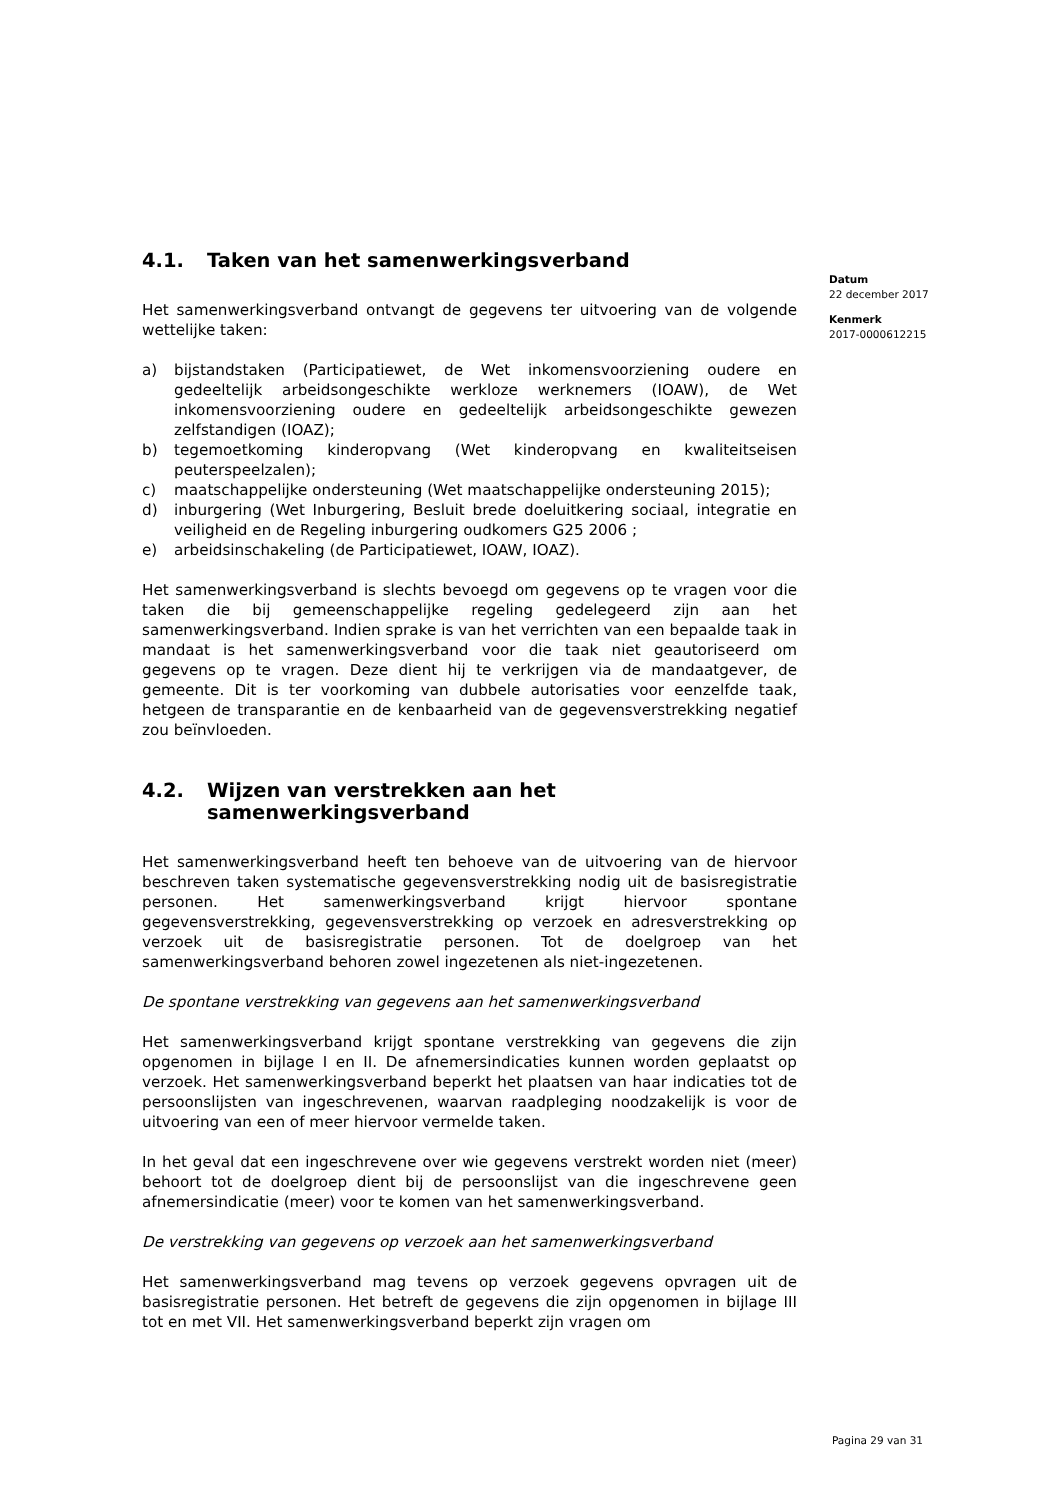4.1. Taken van het samenwerkingsverband
Het samenwerkingsverband ontvangt de gegevens ter uitvoering van de volgende wettelijke taken:
a) bijstandstaken (Participatiewet, de Wet inkomensvoorziening oudere en gedeeltelijk arbeidsongeschikte werkloze werknemers (IOAW), de Wet inkomensvoorziening oudere en gedeeltelijk arbeidsongeschikte gewezen zelfstandigen (IOAZ);
b) tegemoetkoming kinderopvang (Wet kinderopvang en kwaliteitseisen peuterspeelzalen);
c) maatschappelijke ondersteuning (Wet maatschappelijke ondersteuning 2015);
d) inburgering (Wet Inburgering, Besluit brede doeluitkering sociaal, integratie en veiligheid en de Regeling inburgering oudkomers G25 2006 ;
e) arbeidsinschakeling (de Participatiewet, IOAW, IOAZ).
Het samenwerkingsverband is slechts bevoegd om gegevens op te vragen voor die taken die bij gemeenschappelijke regeling gedelegeerd zijn aan het samenwerkingsverband. Indien sprake is van het verrichten van een bepaalde taak in mandaat is het samenwerkingsverband voor die taak niet geautoriseerd om gegevens op te vragen. Deze dient hij te verkrijgen via de mandaatgever, de gemeente. Dit is ter voorkoming van dubbele autorisaties voor eenzelfde taak, hetgeen de transparantie en de kenbaarheid van de gegevensverstrekking negatief zou beïnvloeden.
4.2. Wijzen van verstrekken aan het samenwerkingsverband
Het samenwerkingsverband heeft ten behoeve van de uitvoering van de hiervoor beschreven taken systematische gegevensverstrekking nodig uit de basisregistratie personen. Het samenwerkingsverband krijgt hiervoor spontane gegevensverstrekking, gegevensverstrekking op verzoek en adresverstrekking op verzoek uit de basisregistratie personen. Tot de doelgroep van het samenwerkingsverband behoren zowel ingezetenen als niet-ingezetenen.
De spontane verstrekking van gegevens aan het samenwerkingsverband
Het samenwerkingsverband krijgt spontane verstrekking van gegevens die zijn opgenomen in bijlage I en II. De afnemersindicaties kunnen worden geplaatst op verzoek. Het samenwerkingsverband beperkt het plaatsen van haar indicaties tot de persoonslijsten van ingeschrevenen, waarvan raadpleging noodzakelijk is voor de uitvoering van een of meer hiervoor vermelde taken.
In het geval dat een ingeschrevene over wie gegevens verstrekt worden niet (meer) behoort tot de doelgroep dient bij de persoonslijst van die ingeschrevene geen afnemersindicatie (meer) voor te komen van het samenwerkingsverband.
De verstrekking van gegevens op verzoek aan het samenwerkingsverband
Het samenwerkingsverband mag tevens op verzoek gegevens opvragen uit de basisregistratie personen. Het betreft de gegevens die zijn opgenomen in bijlage III tot en met VII. Het samenwerkingsverband beperkt zijn vragen om
Datum
22 december 2017
Kenmerk
2017-0000612215
Pagina 29 van 31